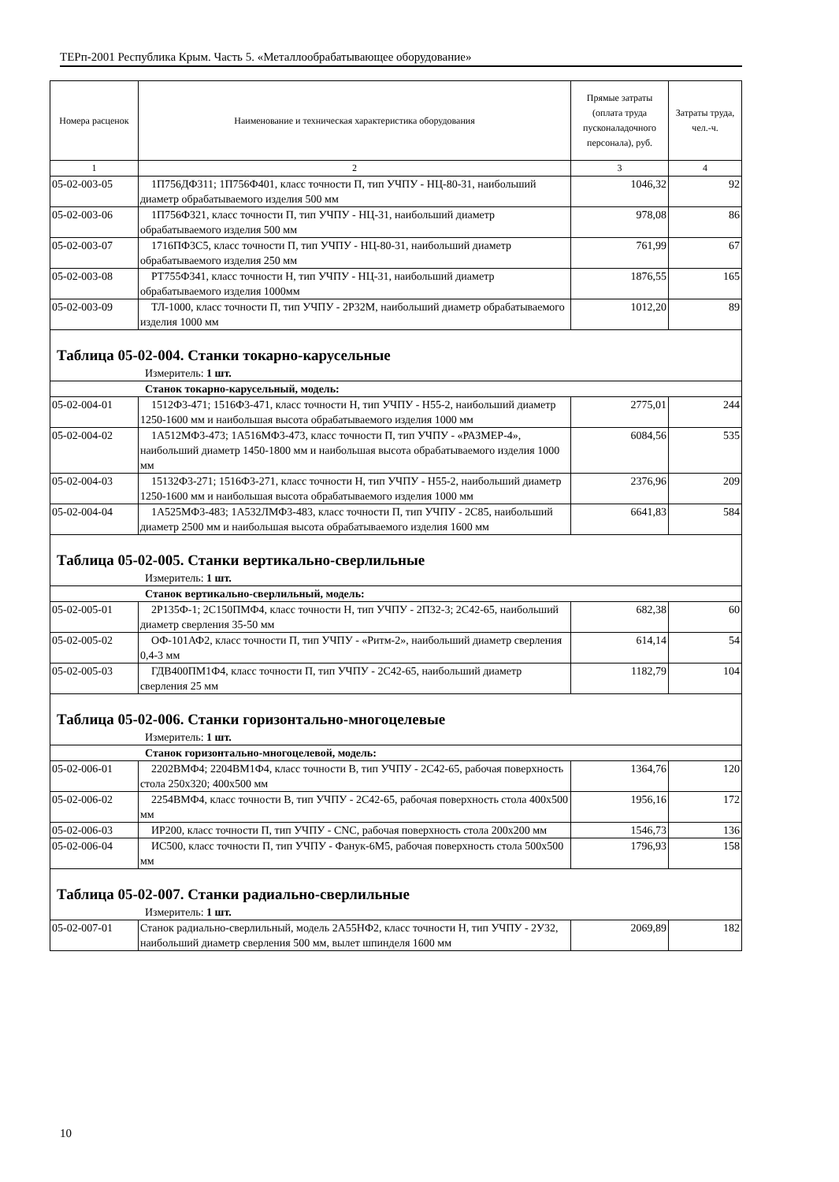ТЕРп-2001 Республика Крым. Часть 5. «Металлообрабатывающее оборудование»
| Номера расценок | Наименование и техническая характеристика оборудования | Прямые затраты (оплата труда пусконаладочного персонала), руб. | Затраты труда, чел.-ч. |
| --- | --- | --- | --- |
| 1 | 2 | 3 | 4 |
| 05-02-003-05 | 1П756ДФ311; 1П756Ф401, класс точности П, тип УЧПУ - НЦ-80-31, наибольший диаметр обрабатываемого изделия 500 мм | 1046,32 | 92 |
| 05-02-003-06 | 1П756Ф321, класс точности П, тип УЧПУ - НЦ-31, наибольший диаметр обрабатываемого изделия 500 мм | 978,08 | 86 |
| 05-02-003-07 | 1716ПФ3С5, класс точности П, тип УЧПУ - НЦ-80-31, наибольший диаметр обрабатываемого изделия 250 мм | 761,99 | 67 |
| 05-02-003-08 | РТ755Ф341, класс точности Н, тип УЧПУ - НЦ-31, наибольший диаметр обрабатываемого изделия 1000мм | 1876,55 | 165 |
| 05-02-003-09 | ТЛ-1000, класс точности П, тип УЧПУ - 2Р32М, наибольший диаметр обрабатываемого изделия 1000 мм | 1012,20 | 89 |
| Таблица 05-02-004. Станки токарно-карусельные | | | |
| Измеритель: 1 шт. | | | |
| Станок токарно-карусельный, модель: | | | |
| 05-02-004-01 | 1512Ф3-471; 1516Ф3-471, класс точности Н, тип УЧПУ - Н55-2, наибольший диаметр 1250-1600 мм и наибольшая высота обрабатываемого изделия 1000 мм | 2775,01 | 244 |
| 05-02-004-02 | 1А512МФ3-473; 1А516МФ3-473, класс точности П, тип УЧПУ - «РАЗМЕР-4», наибольший диаметр 1450-1800 мм и наибольшая высота обрабатываемого изделия 1000 мм | 6084,56 | 535 |
| 05-02-004-03 | 15132Ф3-271; 1516Ф3-271, класс точности Н, тип УЧПУ - Н55-2, наибольший диаметр 1250-1600 мм и наибольшая высота обрабатываемого изделия 1000 мм | 2376,96 | 209 |
| 05-02-004-04 | 1А525МФ3-483; 1А532ЛМФ3-483, класс точности П, тип УЧПУ - 2С85, наибольший диаметр 2500 мм и наибольшая высота обрабатываемого изделия 1600 мм | 6641,83 | 584 |
| Таблица 05-02-005. Станки вертикально-сверлильные | | | |
| Измеритель: 1 шт. | | | |
| Станок вертикально-сверлильный, модель: | | | |
| 05-02-005-01 | 2Р135Ф-1; 2С150ПМФ4, класс точности Н, тип УЧПУ - 2П32-3; 2С42-65, наибольший диаметр сверления 35-50 мм | 682,38 | 60 |
| 05-02-005-02 | ОФ-101АФ2, класс точности П, тип УЧПУ - «Ритм-2», наибольший диаметр сверления 0,4-3 мм | 614,14 | 54 |
| 05-02-005-03 | ГДВ400ПМ1Ф4, класс точности П, тип УЧПУ - 2С42-65, наибольший диаметр сверления 25 мм | 1182,79 | 104 |
| Таблица 05-02-006. Станки горизонтально-многоцелевые | | | |
| Измеритель: 1 шт. | | | |
| Станок горизонтально-многоцелевой, модель: | | | |
| 05-02-006-01 | 2202ВМФ4; 2204ВМ1Ф4, класс точности В, тип УЧПУ - 2С42-65, рабочая поверхность стола 250х320; 400х500 мм | 1364,76 | 120 |
| 05-02-006-02 | 2254ВМФ4, класс точности В, тип УЧПУ - 2С42-65, рабочая поверхность стола 400х500 мм | 1956,16 | 172 |
| 05-02-006-03 | ИР200, класс точности П, тип УЧПУ - CNC, рабочая поверхность стола 200х200 мм | 1546,73 | 136 |
| 05-02-006-04 | ИС500, класс точности П, тип УЧПУ - Фанук-6М5, рабочая поверхность стола 500х500 мм | 1796,93 | 158 |
| Таблица 05-02-007. Станки радиально-сверлильные | | | |
| Измеритель: 1 шт. | | | |
| 05-02-007-01 | Станок радиально-сверлильный, модель 2А55НФ2, класс точности Н, тип УЧПУ - 2У32, наибольший диаметр сверления 500 мм, вылет шпинделя 1600 мм | 2069,89 | 182 |
10